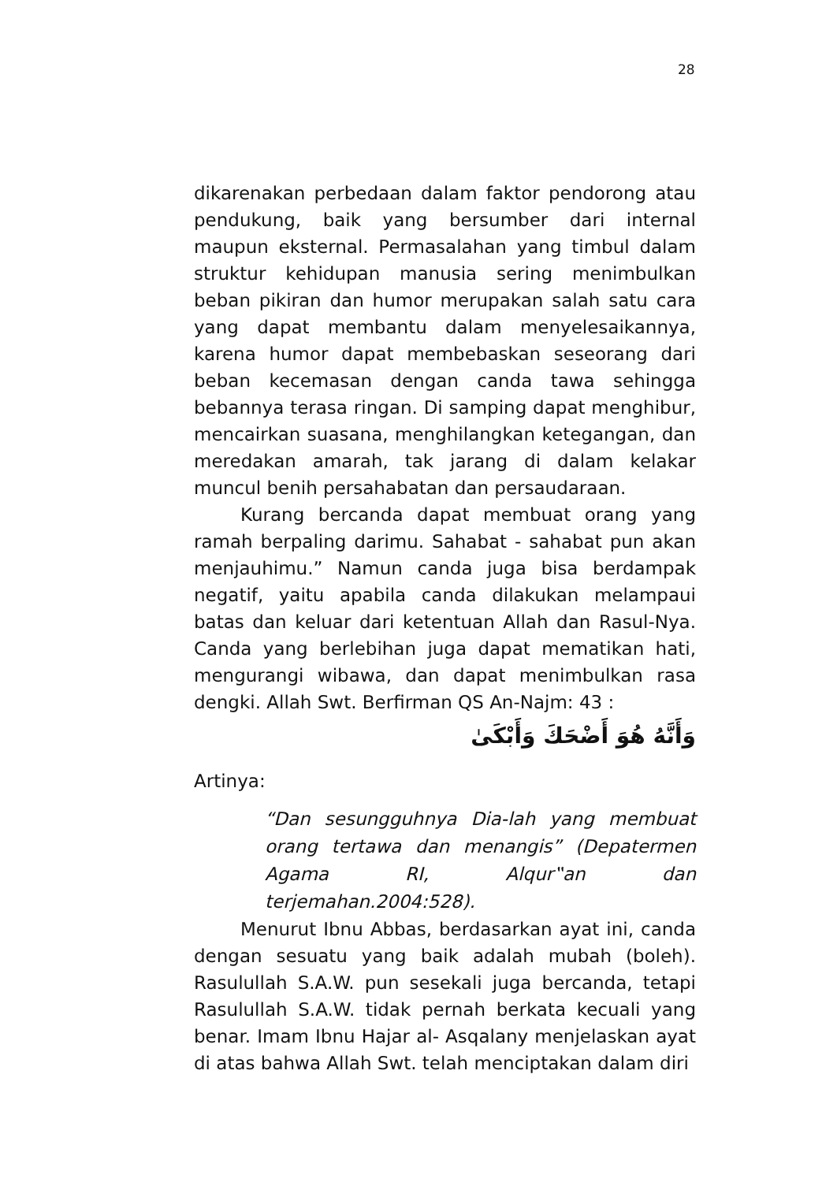28
dikarenakan perbedaan dalam faktor pendorong atau pendukung, baik yang bersumber dari internal maupun eksternal. Permasalahan yang timbul dalam struktur kehidupan manusia sering menimbulkan beban pikiran dan humor merupakan salah satu cara yang dapat membantu dalam menyelesaikannya, karena humor dapat membebaskan seseorang dari beban kecemasan dengan canda tawa sehingga bebannya terasa ringan. Di samping dapat menghibur, mencairkan suasana, menghilangkan ketegangan, dan meredakan amarah, tak jarang di dalam kelakar muncul benih persahabatan dan persaudaraan.
Kurang bercanda dapat membuat orang yang ramah berpaling darimu. Sahabat - sahabat pun akan menjauhimu.” Namun canda juga bisa berdampak negatif, yaitu apabila canda dilakukan melampaui batas dan keluar dari ketentuan Allah dan Rasul-Nya. Canda yang berlebihan juga dapat mematikan hati, mengurangi wibawa, dan dapat menimbulkan rasa dengki. Allah Swt. Berfirman QS An-Najm: 43 :
وَأَنَّهُ هُوَ أَضْحَكَ وَأَبْكَىٰ
Artinya:
“Dan sesungguhnya Dia-lah yang membuat orang tertawa dan menangis” (Depatermen Agama RI, Alqur‟an dan terjemahan.2004:528).
Menurut Ibnu Abbas, berdasarkan ayat ini, canda dengan sesuatu yang baik adalah mubah (boleh). Rasulullah S.A.W. pun sesekali juga bercanda, tetapi Rasulullah S.A.W. tidak pernah berkata kecuali yang benar. Imam Ibnu Hajar al- Asqalany menjelaskan ayat di atas bahwa Allah Swt. telah menciptakan dalam diri